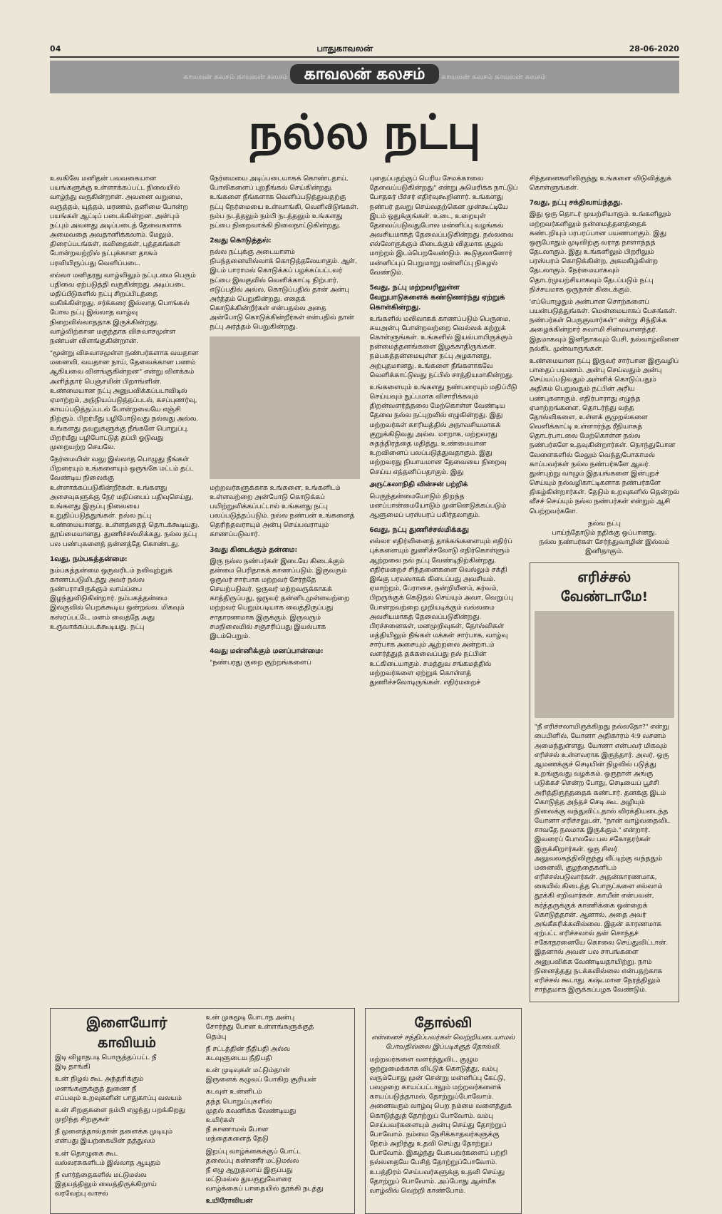04 பாதுகாவலன் 28-06-2020
காவலன் கலசம் காவலன் கலசம் காவலன் கலசம் காவலன் கலசம் காவலன் கலசம்
நல்ல நட்பு
உலகிலே மனிதன் பலவகையான பயங்களுக்கு உள்ளாக்கப்பட்ட நிலையில் வாழ்ந்து வருகின்றான். அவனை வறுமை, வருத்தம், யுத்தம், மரணம், தனிமை போன்ற பயங்கள் ஆட்டிப் படைக்கின்றன. அன்பும் நட்பும் அவனது அடிப்படைத் தேவைகளாக அமைவதை அவதானிக்கலாம். மேலும், திரைப்படங்கள், கவிதைகள், புத்தகங்கள் போன்றவற்றில் நட்புக்கான தாகம் பரவியிருப்பது வெளிப்படை.
எல்லா மனிதரது வாழ்விலும் நட்புடமை பெரும் பதிவை ஏற்படுத்தி வருகின்றது. அடிப்படை மதிப்பீடுகளில் நட்பு சிறப்பிடத்தை வகிக்கின்றது. சர்க்கரை இல்லாத பொங்கல் போல நட்பு இல்லாத வாழ்வு நிறைவில்லாததாக இருக்கின்றது. வாழ்விற்கான மருந்தாக விசுவாசமுள்ள நண்பன் விளங்குகின்றான்.
"மூன்று விசுவாசமுள்ள நண்பர்களாக வயதான மனைவி, வயதான நாய், தேவைக்கான பணம் ஆகியவை விளங்குகின்றன" என்று விளக்கம் அளித்தார் பெஞ்சமின் பிறாங்ளின். உண்மையான நட்பு அனுபவிக்கப்படாவிடில் ஏமாற்றம், அந்நியப்படுத்தப்படல், கசப்புணர்வு, காயப்படுத்தப்படல் போன்றவையே எஞ்சி நிற்கும். பிறர்மீது பழிபோடுவது நல்லது அல்ல. உங்களது தவறுகளுக்கு நீங்களே பொறுப்பு. பிறர்மீது பழிபோட்டுத் தப்பி ஓடுவது முறையற்ற செயலே.
நேர்மையின் வலு இல்லாத பொழுது நீங்கள் பிறரையும் உங்களையும் ஒருங்கே மட்டம் தட்ட வேண்டிய நிலைக்கு உள்ளாக்கப்படுகின்றீர்கள். உங்களது அசைவுகளுக்கு நேர் மதிப்பைப் பதிவுசெய்து, உங்களது இருப்பு நிலையை உறுதிப்படுத்துங்கள். நல்ல நட்பு உண்மையானது. உள்ளத்தைத் தொடக்கூடியது. தூய்மையானது. துணிச்சல்மிக்கது. நல்ல நட்பு பல பண்புகளைத் தன்னத்தே கொண்டது.
1வது, நம்பகத்தன்மை:
நம்பகத்தன்மை ஒருவரிடம் நலிவுற்றுக் காணப்படுமிடத்து அவர் நல்ல நண்பராயிருக்கும் வாய்ப்பை இழந்துவிடுகின்றார். நம்பகத்தன்மை இலகுவில் பெறக்கூடிய ஒன்றல்ல. மிகவும் கஸ்ரப்பட்டே, மனம் வைத்தே அது உருவாக்கப்படக்கூடியது. நட்பு
நேர்மையை அடிப்படையாகக் கொண்டதாய், போலிகளைப் புறநீங்கல் செய்கின்றது. உங்களை நீங்களாக வெளிப்படுத்துவதற்கு நட்பு நேர்மையை உள்வாங்கி, வெளிவிடுங்கள். நம்ப நடத்தலும் நம்பி நடத்தலும் உங்களது நட்பை நிறைவாக்கி நிலைநாட்டுகின்றது.
2வது கொடுத்தல்:
நல்ல நட்புக்கு அடையாளம் நிபந்தனையில்லாக் கொடுத்தலேயாகும். ஆள், இடம் பாராமல் கொடுக்கப் பழக்கப்பட்டவர் நட்பை இலகுவில் வெளிக்காட்டி நிற்பார். எடுப்பதில் அல்ல, கொடுப்பதில் தான் அன்பு அர்த்தம் பெறுகின்றது. எதைக் கொடுக்கின்றீர்கள் என்பதல்ல அதை அன்போடு கொடுக்கின்றீர்கள் என்பதில் தான் நட்பு அர்த்தம் பெறுகின்றது.
மற்றவர்களுக்காக உங்களை, உங்களிடம் உள்ளவற்றை அன்போடு கொடுக்கப் பயிற்றுவிக்கப்பட்டால் உங்களது நட்பு பலப்படுத்தப்படும். நல்ல நண்பன் உங்களைத் தெரிந்தவராயும் அன்பு செய்பவராயும் காணப்படுவார்.
3வது கிடைக்கும் தன்மை:
இரு நல்ல நண்பர்கள் இடையே கிடைக்கும் தன்மை பெரிதாகக் காணப்படும். இருவரும் ஒருவர் சார்பாக மற்றவர் சேர்ந்தே செயற்படுவர். ஒருவர் மற்றவருக்காகக் காத்திருப்பது, ஒருவர் தன்னிடமுள்ளவற்றை மற்றவர் பெறும்படியாக வைத்திருப்பது சாதாரணமாக இருக்கும். இருவரும் சமநிலையில் சஞ்சரிப்பது இயல்பாக இடம்பெறும்.
4வது மன்னிக்கும் மனப்பான்மை:
"நண்பரது குறை குற்றங்களைப்
புதைப்பதற்குப் பெரிய சேமக்காலை தேவைப்படுகின்றது" என்று அமெரிக்க நாட்டுப் போதகர் பீச்சர் எதிர்வுகூறினார். உங்களது நண்பர் தவறு செய்வதற்கென முன்கூட்டியே இடம் ஒதுக்குங்கள். உடை, உறையுள் தேவைப்படுவதுபோல மன்னிப்பு வழங்கல் அவசியமாகத் தேவைப்படுகின்றது. நல்லவை எல்லோருக்கும் கிடைக்கும் விதமாக சூழல் மாற்றம் இடம்பெறவேண்டும். கூடுதலானோர் மன்னிப்புப் பெறுமாறு மன்னிப்பு நிகழல் வேண்டும்.
5வது, நட்பு மற்றவரிலுள்ள வேறுபாடுகளைக் கண்டுணர்ந்து ஏற்றுக் கொள்கின்றது.
உங்களில் மலிவாகக் காணப்படும் பெருமை, சுயஅன்பு போன்றவற்றை வெல்லக் கற்றுக் கொள்ளுங்கள். உங்களில் இயல்பாயிருக்கும் நன்மைத்தனங்களை இழக்காதிருங்கள். நம்பகத்தன்மையுள்ள நட்பு அழகானது, அற்புதமானது. உங்களை நீங்களாகவே வெளிக்காட்டுவது நட்பில் சாத்தியமாகின்றது.
உங்களையும் உங்களது நண்பரையும் மதிப்பீடு செய்யவும் நுட்பமாக விசாரிக்கவும் திறன்வளர்த்தலை மேற்கொள்ள வேண்டிய தேவை நல்ல நட்புறவில் எழுகின்றது. இது மற்றவர்கள் காரியத்தில் அநாவசியமாகக் குறுக்கிடுவது அல்ல. மாறாக, மற்றவரது சுதந்திரத்தை மதித்து, உண்மையான உறவினைப் பலப்படுத்துவதாகும். இது மற்றவரது நியாயமான தேவையை நிறைவு செய்ய எத்தனிப்பதாகும். இது
அருட்கலாநிதி வின்சன் பற்றிக்
பெருந்தன்மையோடும் திறந்த மனப்பான்மையோடும் முன்னெடுக்கப்படும் ஆளுமைப் பரஸ்பரப் பகிர்தலாகும்.
6வது, நட்பு துணிச்சல்மிக்கது
எல்லா எதிர்வினைத் தாக்கங்களையும் எதிர்ப் புக்களையும் துணிச்சலோடு எதிர்கொள்ளும் ஆற்றலை நல் நட்பு வேண்டிநிற்கின்றது. எதிர்மறைச் சிந்தனைகளை வெல்லும் சக்தி இங்கு பரவலாகக் கிடைப்பது அவசியம். ஏமாற்றம், பேராசை, நன்றியீனம், கர்வம், பிறருக்குக் கெடுதல் செய்யும் அவா, வெறுப்பு போன்றவற்றை முறியடிக்கும் வல்லமை அவசியமாகத் தேவைப்படுகின்றது. பிரச்சனைகள், மனமுறிவுகள், தோல்விகள் மத்தியிலும் நீங்கள் மக்கள் சார்பாக, வாழ்வு சார்பாக அசையும் ஆற்றலை அன்றாடம் வளர்த்துத் தக்கவைப்பது நல் நட்பின் உட்கிடையாகும். சமத்துவ சங்கமத்தில் மற்றவர்களை ஏற்றுக் கொள்ளத் துணிச்சலோடிருங்கள். எதிர்மறைச்
சிந்தனைகளிலிருந்து உங்களை விடுவித்துக் கொள்ளுங்கள்.
7வது, நட்பு சக்திவாய்ந்தது.
இது ஒரு தொடர் முயற்சியாகும். உங்களிலும் மற்றவர்களிலும் நன்மைத்தனத்தைக் கண்டறியும் பரபரப்பான பயணமாகும். இது ஒருபோதும் முடிவிற்கு வராத நாளாந்தத் தேடலாகும். இது உங்களிலும் பிறரிலும் பரஸ்பரம் கொடுக்கின்ற, அகமகிழ்கின்ற தேடலாகும். நேர்மையாகவும் தொடர்முயற்சியாகவும் தேடப்படும் நட்பு நிச்சயமாக ஒருநாள் கிடைக்கும்.
'எப்பொழுதும் அன்பான சொற்களைப் பயன்படுத்துங்கள். மென்மையாகப் பேசுங்கள். நண்பர்கள் பெருகுவார்கள்" என்று சிந்திக்க அழைக்கின்றார் சுவாமி சின்மயானந்தர். இதமாகவும் இனிதாகவும் பேசி, நல்வாழ்வினை நல்கிட முன்வாருங்கள்.
உண்மையான நட்பு இருவர் சார்பான இருவழிப் பாதைப் பயணம். அன்பு செய்வதும் அன்பு செய்யப்படுவதும் அள்ளிக் கொடுப்பதும் அதிகம் பெறுவதும் நட்பின் அரிய பண்புகளாகும். எதிர்பாராது எழுந்த ஏமாற்றங்களை, தொடர்ந்து வந்த தோல்விகளை, உள்ளக் குமுறல்களை வெளிக்காட்டி உள்ளார்ந்த ரீதியாகத் தொடர்பாடலை மேற்கொள்ள நல்ல நண்பர்களே உதவுகின்றார்கள். நொந்துபோன வேளைகளில் மேலும் வெந்துபோகாமல் காப்பவர்கள் நல்ல நண்பர்களே ஆவர். துன்புற்று வாழும் இதயங்களை இன்புறச் செய்யும் நல்வழிகாட்டிகளாக நண்பர்களே திகழ்கின்றார்கள். தேடும் உறவுகளில் தென்றல் வீசச் செய்யும் நல்ல நண்பர்கள் என்றும் ஆசி பெற்றவர்களே.
நல்ல நட்பு
பாய்ந்தோடும் நதிக்கு ஒப்பானது.
நல்ல நண்பர்கள் சேர்ந்துவாழின் இல்லம் இனிதாகும்.
எரிச்சல் வேண்டாமே!
"நீ எரிச்சலாயிருக்கிறது நல்லதோ?" என்று பைபிளில், யோனா அதிகாரம் 4:9 வசனம் அமைந்துள்ளது. யோனா என்பவர் மிகவும் எரிச்சல் உள்ளவராக இருந்தார். அவர், ஒரு ஆமணக்குச் செடியின் நிழலில் படுத்து உறங்குவது வழக்கம். ஒருநாள் அங்கு படுக்கச் சென்ற போது, செடியைப் பூச்சி அரித்திருந்ததைக் கண்டார். தனக்கு இடம் கொடுத்த அந்தச் செடி கூட அழியும் நிலைக்கு வந்துவிட்டதால் விரக்தியடைந்த யோனா எரிச்சலுடன், "நான் வாழ்வதைவிட சாவதே நலமாக இருக்கும்." என்றார். இவரைப் போலவே பல சகோதரர்கள் இருக்கிறார்கள். ஒரு சிலர் அலுவலகத்திலிருந்து வீட்டிற்கு வந்ததும் மனைவி, குழந்தைகளிடம் எரிச்சல்படுவார்கள். அதன்காரணமாக, கையில் கிடைத்த பொருட்களை எல்லாம் தூக்கி எறிவார்கள். காயீன் என்பவன், கர்த்தருக்குக் காணிக்கை ஒன்றைக் கொடுத்தான். ஆனால், அதை அவர் அங்கீகரிக்கவில்லை. இதன் காரணமாக ஏற்பட்ட எரிச்சலால் தன் சொந்தச் சகோதரனையே கொலை செய்துவிட்டான். இதனால் அவன் பல சாபங்களை அனுபவிக்க வேண்டியதாயிற்று. நாம் நினைத்தது நடக்கவில்லை என்பதற்காக எரிச்சல் கூடாது. கஷ்டமான நேரத்திலும் சாந்தமாக இருக்கப்பழக வேண்டும்.
இளையோர் காவியம்
இடி விழாதபடி பொருத்தப்பட்ட நீ
இடி தாங்கி
உன் நிழல் கூட அந்தரிக்கும்
மனங்களுக்குத் துணை நீ
எப்பவும் உறவுகளின் பாதுகாப்பு வலயம்
உன் சிறகுகளை நம்பி எழுந்து பறக்கிறது
முறிந்த சிறகுகள்
நீ முளைத்தால்தான் தளைக்க முடியும்
என்பது இயற்கையின் தத்துவம்
உன் தொழுகை கூட
வல்லரசுகளிடம் இல்லாத ஆயுதம்
நீ வார்த்தைகளில் மட்டுமல்ல
இதயத்திலும் வைத்திருக்கிறாய்
வரவேற்பு வாசல்
உன் முகமூடி போடாத அன்பு
சோர்ந்து போன உள்ளங்களுக்குத்
தெம்பு
நீ சட்டத்தின் நீதிபதி அல்ல
கடவுளுடைய நீதிபதி
உன் முடிவுகள் மட்டும்தான்
இருளைக் கழுவப் போகிற சூரியன்
கடவுள் உன்னிடம்
தந்த பொறுப்புகளில்
முதல் கவனிக்க வேண்டியது
உயிர்கள்
நீ காணாமல் போன
மந்தைகளைத் தேடு
இறப்பு வாழ்க்கைக்குப் போட்ட
தலைப்பு கண்ணீர் மட்டுமல்ல
நீ எழு ஆறுதலாய் இருப்பது
மட்டுமல்ல துயருறுவோரை
வாழ்க்கைப் பாதையில் தூக்கி நடத்து
உயிரோவியன்
தோல்வி
என்னைச் சந்திப்பவர்கள் வெற்றியடையாமல் போவதில்லை இப்படிக்குத் தோல்வி.
மற்றவர்களை வளர்த்துவிட, குழும ஒற்றுமைக்காக விட்டுக் கொடுத்து, வம்பு வரும்போது முன் சென்று மன்னிப்பு கேட்டு, பலமுறை காயப்பட்டாலும் மற்றவர்களைக் காயப்படுத்தாமல், தோற்றுப்போவோம். அனைவரும் வாழ்வு பெற நம்மை வளைத்துக் கொடுத்துத் தோற்றுப் போவோம். வம்பு செய்பவர்களையும் அன்பு செய்து தோற்றுப் போவோம். நம்மை நேசிக்காதவர்களுக்கு நேரம் அறிந்து உதவி செய்து தோற்றுப் போவோம். இகழ்ந்து பேசுபவர்களைப் பற்றி நல்லதையே பேசித் தோற்றுப்போவோம். உபத்திரம் செய்பவர்களுக்கு உதவி செய்து தோற்றுப் போவோம். அப்போது ஆன்மீக வாழ்வில் வெற்றி காண்போம்.